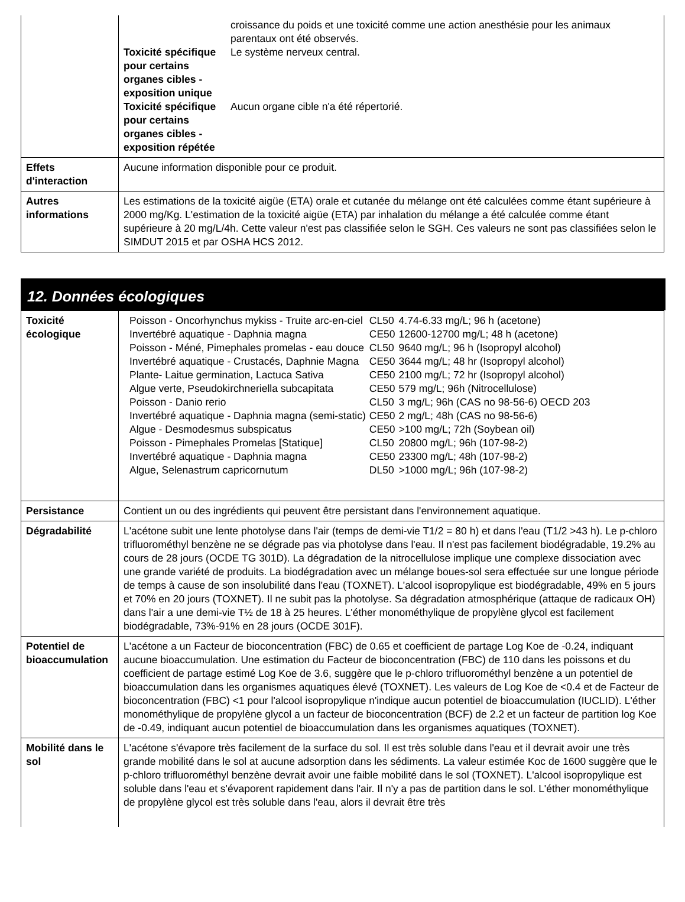| | / / croissance du poids et une toxicité comme une action anesthésie pour les animaux parentaux ont été observés. / / Toxicité spécifique pour certains organes cibles - exposition unique / Le système nerveux central. / / Toxicité spécifique pour certains organes cibles - exposition répétée / Aucun organe cible n'a été répertorié. / |
| Effets d'interaction | Aucune information disponible pour ce produit. |
| Autres informations | Les estimations de la toxicité aigüe (ETA) orale et cutanée du mélange ont été calculées comme étant supérieure à 2000 mg/Kg. L'estimation de la toxicité aigüe (ETA) par inhalation du mélange a été calculée comme étant supérieure à 20 mg/L/4h. Cette valeur n'est pas classifiée selon le SGH. Ces valeurs ne sont pas classifiées selon le SIMDUT 2015 et par OSHA HCS 2012. |
12. Données écologiques
| Toxicité écologique | / Poisson - Oncorhynchus mykiss - Truite arc-en-ciel / CL50 / 4.74-6.33 mg/L; 96 h (acetone) / / Invertébré aquatique - Daphnia magna / CE50 / 12600-12700 mg/L; 48 h (acetone) / / Poisson - Méné, Pimephales promelas - eau douce / CL50 / 9640 mg/L; 96 h (Isopropyl alcohol) / / Invertébré aquatique - Crustacés, Daphnie Magna / CE50 / 3644 mg/L; 48 hr (Isopropyl alcohol) / / Plante- Laitue germination, Lactuca Sativa / CE50 / 2100 mg/L; 72 hr (Isopropyl alcohol) / / Algue verte, Pseudokirchneriella subcapitata / CE50 / 579 mg/L; 96h (Nitrocellulose) / / Poisson - Danio rerio / CL50 / 3 mg/L; 96h (CAS no 98-56-6) OECD 203 / / Invertébré aquatique - Daphnia magna (semi-static) / CE50 / 2 mg/L; 48h (CAS no 98-56-6) / / Algue - Desmodesmus subspicatus / CE50 / >100 mg/L; 72h (Soybean oil) / / Poisson - Pimephales Promelas [Statique] / CL50 / 20800 mg/L; 96h (107-98-2) / / Invertébré aquatique - Daphnia magna / CE50 / 23300 mg/L; 48h (107-98-2) / / Algue, Selenastrum capricornutum / DL50 / >1000 mg/L; 96h (107-98-2) / |
| Persistance | Contient un ou des ingrédients qui peuvent être persistant dans l'environnement aquatique. |
| Dégradabilité | L'acétone subit une lente photolyse dans l'air (temps de demi-vie T1/2 = 80 h) et dans l'eau (T1/2 >43 h). Le p-chloro trifluorométhyl benzène ne se dégrade pas via photolyse dans l'eau. Il n'est pas facilement biodégradable, 19.2% au cours de 28 jours (OCDE TG 301D). La dégradation de la nitrocellulose implique une complexe dissociation avec une grande variété de produits. La biodégradation avec un mélange boues-sol sera effectuée sur une longue période de temps à cause de son insolubilité dans l'eau (TOXNET). L'alcool isopropylique est biodégradable, 49% en 5 jours et 70% en 20 jours (TOXNET). Il ne subit pas la photolyse. Sa dégradation atmosphérique (attaque de radicaux OH) dans l'air a une demi-vie T½ de 18 à 25 heures. L'éther monométhylique de propylène glycol est facilement biodégradable, 73%-91% en 28 jours (OCDE 301F). |
| Potentiel de bioaccumulation | L'acétone a un Facteur de bioconcentration (FBC) de 0.65 et coefficient de partage Log Koe de -0.24, indiquant aucune bioaccumulation. Une estimation du Facteur de bioconcentration (FBC) de 110 dans les poissons et du coefficient de partage estimé Log Koe de 3.6, suggère que le p-chloro trifluorométhyl benzène a un potentiel de bioaccumulation dans les organismes aquatiques élevé (TOXNET). Les valeurs de Log Koe de <0.4 et de Facteur de bioconcentration (FBC) <1 pour l'alcool isopropylique n'indique aucun potentiel de bioaccumulation (IUCLID). L'éther monométhylique de propylène glycol a un facteur de bioconcentration (BCF) de 2.2 et un facteur de partition log Koe de -0.49, indiquant aucun potentiel de bioaccumulation dans les organismes aquatiques (TOXNET). |
| Mobilité dans le sol | L'acétone s'évapore très facilement de la surface du sol. Il est très soluble dans l'eau et il devrait avoir une très grande mobilité dans le sol at aucune adsorption dans les sédiments. La valeur estimée Koc de 1600 suggère que le p-chloro trifluorométhyl benzène devrait avoir une faible mobilité dans le sol (TOXNET). L'alcool isopropylique est soluble dans l'eau et s'évaporent rapidement dans l'air. Il n'y a pas de partition dans le sol. L'éther monométhylique de propylène glycol est très soluble dans l'eau, alors il devrait être très |